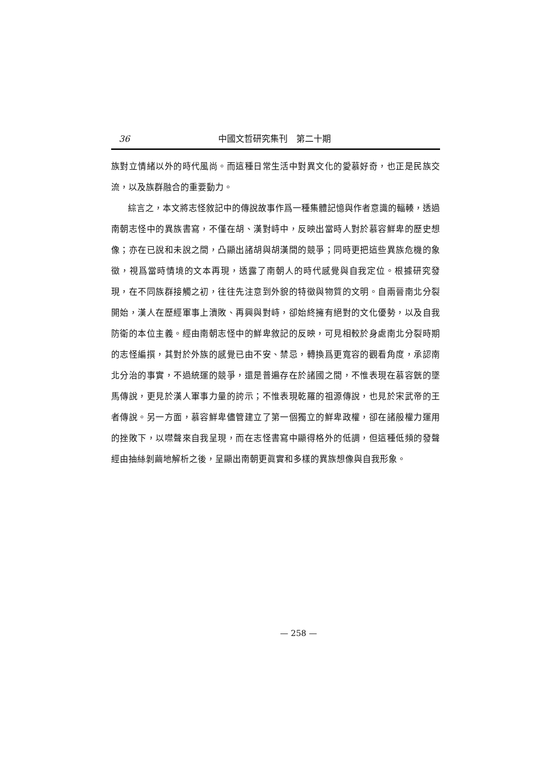36 中國文哲研究集刊　第二十期
族對立情緒以外的時代風尚。而這種日常生活中對異文化的愛慕好奇，也正是民族交流，以及族群融合的重要動力。
綜言之，本文將志怪敘記中的傳說故事作爲一種集體記憶與作者意識的輻輳，透過南朝志怪中的異族書寫，不僅在胡、漢對峙中，反映出當時人對於慕容鮮卑的歷史想像；亦在已說和未說之間，凸顯出諸胡與胡漢間的競爭；同時更把這些異族危機的象徵，視爲當時情境的文本再現，透露了南朝人的時代感覺與自我定位。根據研究發現，在不同族群接觸之初，往往先注意到外貌的特徵與物質的文明。自兩晉南北分裂開始，漢人在歷經軍事上潰敗、再興與對峙，卻始終擁有絕對的文化優勢，以及自我防衛的本位主義。經由南朝志怪中的鮮卑敘記的反映，可見相較於身處南北分裂時期的志怪編撰，其對於外族的感覺已由不安、禁忌，轉換爲更寬容的觀看角度，承認南北分治的事實，不過統運的競爭，還是普遍存在於諸國之間，不惟表現在慕容皝的墜馬傳說，更見於漢人軍事力量的誇示；不惟表現乾羅的祖源傳說，也見於宋武帝的王者傳說。另一方面，慕容鮮卑儘管建立了第一個獨立的鮮卑政權，卻在諸般權力運用的挫敗下，以噤聲來自我呈現，而在志怪書寫中顯得格外的低調，但這種低頻的發聲經由抽絲剝繭地解析之後，呈顯出南朝更眞實和多樣的異族想像與自我形象。
— 258 —